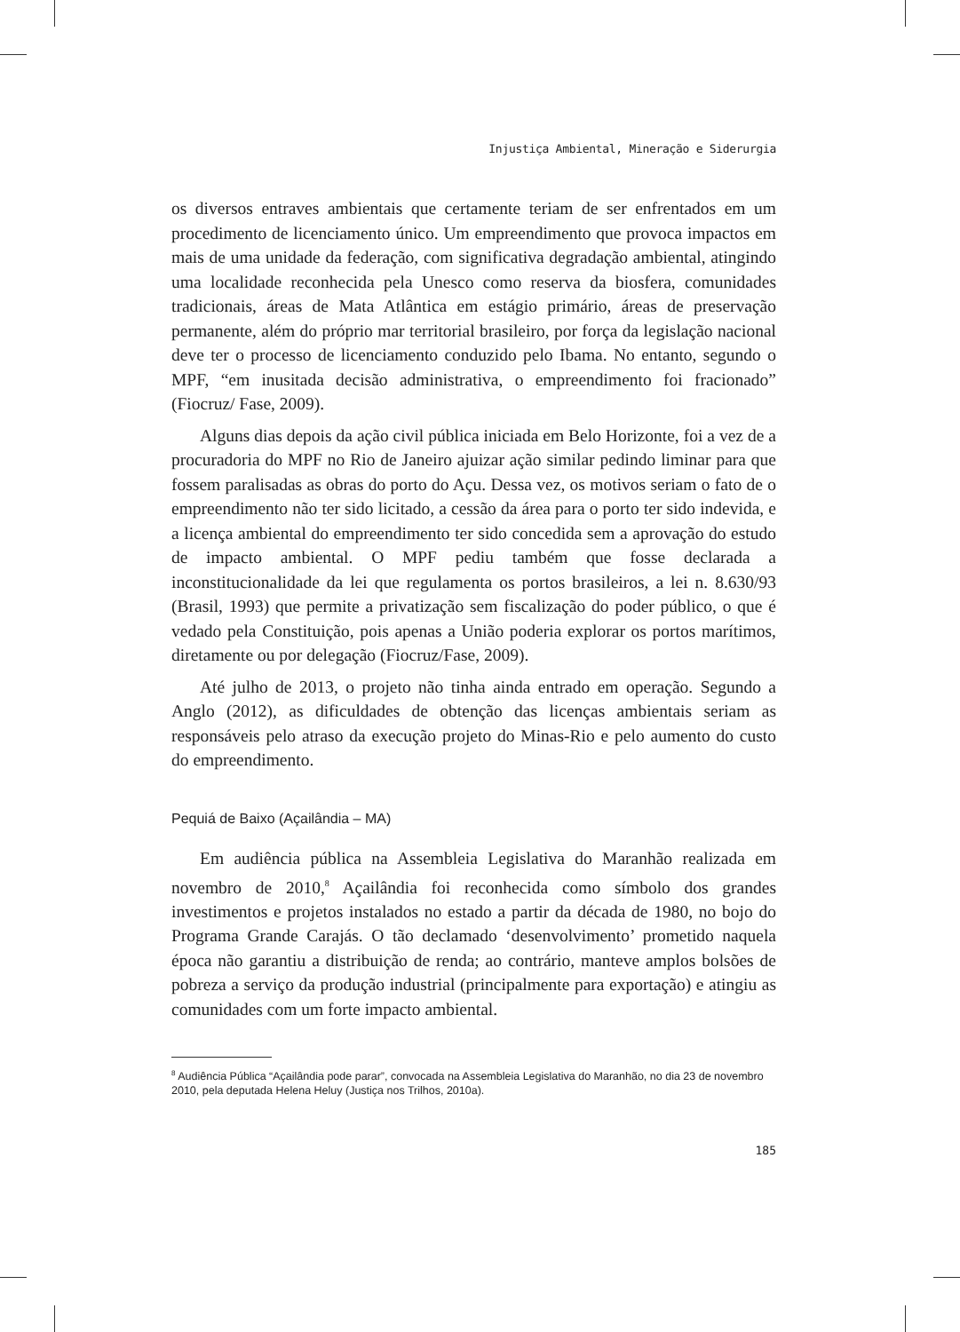Injustiça Ambiental, Mineração e Siderurgia
os diversos entraves ambientais que certamente teriam de ser enfrentados em um procedimento de licenciamento único. Um empreendimento que provoca impactos em mais de uma unidade da federação, com significativa degradação ambiental, atingindo uma localidade reconhecida pela Unesco como reserva da biosfera, comunidades tradicionais, áreas de Mata Atlântica em estágio primário, áreas de preservação permanente, além do próprio mar territorial brasileiro, por força da legislação nacional deve ter o processo de licenciamento conduzido pelo Ibama. No entanto, segundo o MPF, “em inusitada decisão administrativa, o empreendimento foi fracionado” (Fiocruz/ Fase, 2009).
Alguns dias depois da ação civil pública iniciada em Belo Horizonte, foi a vez de a procuradoria do MPF no Rio de Janeiro ajuizar ação similar pedindo liminar para que fossem paralisadas as obras do porto do Açu. Dessa vez, os motivos seriam o fato de o empreendimento não ter sido licitado, a cessão da área para o porto ter sido indevida, e a licença ambiental do empreendimento ter sido concedida sem a aprovação do estudo de impacto ambiental. O MPF pediu também que fosse declarada a inconstitucionalidade da lei que regulamenta os portos brasileiros, a lei n. 8.630/93 (Brasil, 1993) que permite a privatização sem fiscalização do poder público, o que é vedado pela Constituição, pois apenas a União poderia explorar os portos marítimos, diretamente ou por delegação (Fiocruz/Fase, 2009).
Até julho de 2013, o projeto não tinha ainda entrado em operação. Segundo a Anglo (2012), as dificuldades de obtenção das licenças ambientais seriam as responsáveis pelo atraso da execução projeto do Minas-Rio e pelo aumento do custo do empreendimento.
Pequiá de Baixo (Açailândia – MA)
Em audiência pública na Assembleia Legislativa do Maranhão realizada em novembro de 2010,<sup>8</sup> Açailândia foi reconhecida como símbolo dos grandes investimentos e projetos instalados no estado a partir da década de 1980, no bojo do Programa Grande Carajás. O tão declamado ‘desenvolvimento’ prometido naquela época não garantiu a distribuição de renda; ao contrário, manteve amplos bolsões de pobreza a serviço da produção industrial (principalmente para exportação) e atingiu as comunidades com um forte impacto ambiental.
<sup>8</sup> Audiência Pública “Açailândia pode parar”, convocada na Assembleia Legislativa do Maranhão, no dia 23 de novembro 2010, pela deputada Helena Heluy (Justiça nos Trilhos, 2010a).
185